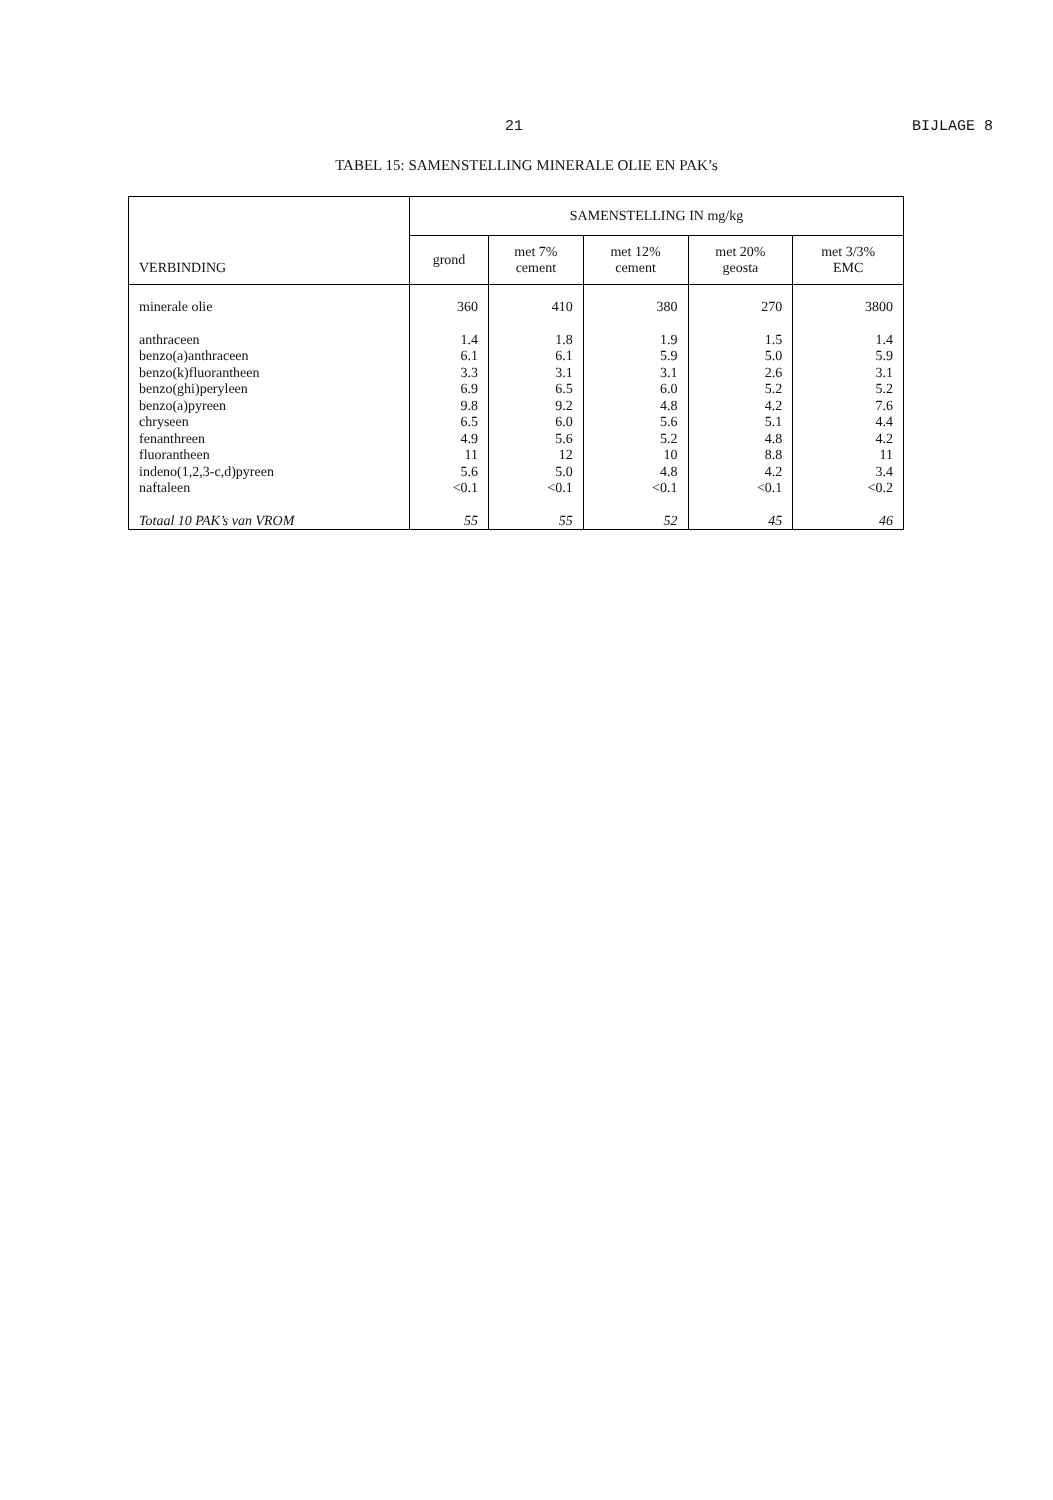21 BIJLAGE 8
TABEL 15: SAMENSTELLING MINERALE OLIE EN PAK’s
| VERBINDING | SAMENSTELLING IN mg/kg | | | | |
| --- | --- | --- | --- | --- | --- |
| | grond | met 7% cement | met 12% cement | met 20% geosta | met 3/3% EMC |
| minerale olie | 360 | 410 | 380 | 270 | 3800 |
| anthraceen benzo(a)anthraceen benzo(k)fluorantheen benzo(ghi)peryleen benzo(a)pyreen chryseen fenanthreen fluorantheen indeno(1,2,3-c,d)pyreen naftaleen | 1.4 6.1 3.3 6.9 9.8 6.5 4.9 11 5.6 <0.1 | 1.8 6.1 3.1 6.5 9.2 6.0 5.6 12 5.0 <0.1 | 1.9 5.9 3.1 6.0 4.8 5.6 5.2 10 4.8 <0.1 | 1.5 5.0 2.6 5.2 4.2 5.1 4.8 8.8 4.2 <0.1 | 1.4 5.9 3.1 5.2 7.6 4.4 4.2 11 3.4 <0.2 |
| Totaal 10 PAK’s van VROM | 55 | 55 | 52 | 45 | 46 |